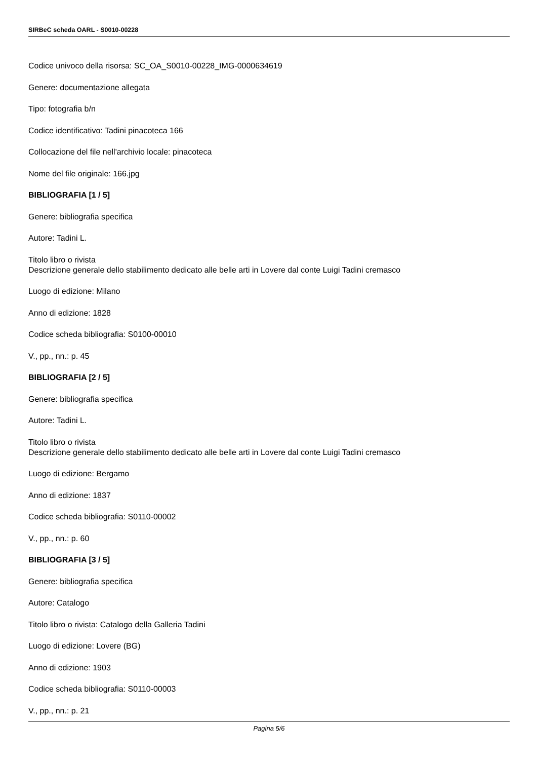SIRBeC scheda OARL - S0010-00228
Codice univoco della risorsa: SC_OA_S0010-00228_IMG-0000634619
Genere: documentazione allegata
Tipo: fotografia b/n
Codice identificativo: Tadini pinacoteca 166
Collocazione del file nell'archivio locale: pinacoteca
Nome del file originale: 166.jpg
BIBLIOGRAFIA [1 / 5]
Genere: bibliografia specifica
Autore: Tadini L.
Titolo libro o rivista
Descrizione generale dello stabilimento dedicato alle belle arti in Lovere dal conte Luigi Tadini cremasco
Luogo di edizione: Milano
Anno di edizione: 1828
Codice scheda bibliografia: S0100-00010
V., pp., nn.: p. 45
BIBLIOGRAFIA [2 / 5]
Genere: bibliografia specifica
Autore: Tadini L.
Titolo libro o rivista
Descrizione generale dello stabilimento dedicato alle belle arti in Lovere dal conte Luigi Tadini cremasco
Luogo di edizione: Bergamo
Anno di edizione: 1837
Codice scheda bibliografia: S0110-00002
V., pp., nn.: p. 60
BIBLIOGRAFIA [3 / 5]
Genere: bibliografia specifica
Autore: Catalogo
Titolo libro o rivista: Catalogo della Galleria Tadini
Luogo di edizione: Lovere (BG)
Anno di edizione: 1903
Codice scheda bibliografia: S0110-00003
V., pp., nn.: p. 21
Pagina 5/6